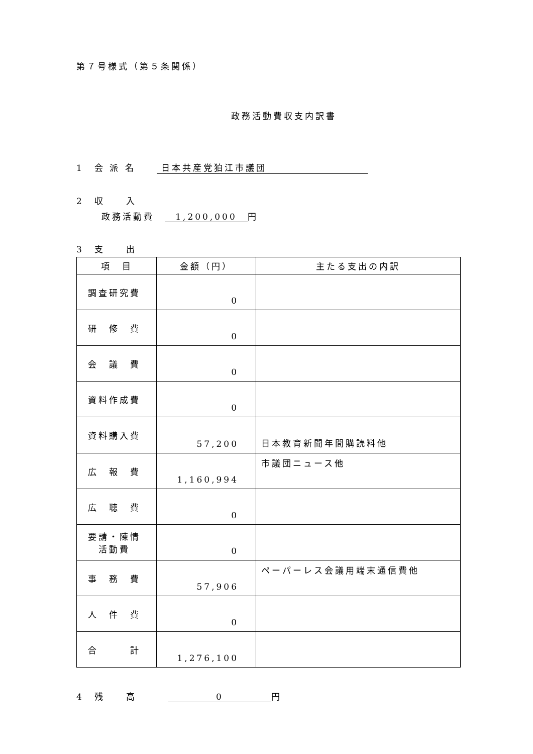第７号様式（第５条関係）
政務活動費収支内訳書
1　会 派 名　　 日本共産党狛江市議団
2　収　　入
政務活動費　1,200,000 円
3　支　　出
| 項 目 | 金額（円） | 主たる支出の内訳 |
| --- | --- | --- |
| 調査研究費 | 0 | |
| 研 修 費 | 0 | |
| 会 議 費 | 0 | |
| 資料作成費 | 0 | |
| 資料購入費 | 57,200 | 日本教育新聞年間購読料他 |
| 広 報 費 | 1,160,994 | 市議団ニュース他 |
| 広 聴 費 | 0 | |
| 要請・陳情 活動費 | 0 | |
| 事 務 費 | 57,906 | ペーパーレス会議用端末通信費他 |
| 人 件 費 | 0 | |
| 合 計 | 1,276,100 | |
4　残　　高　　　0 円